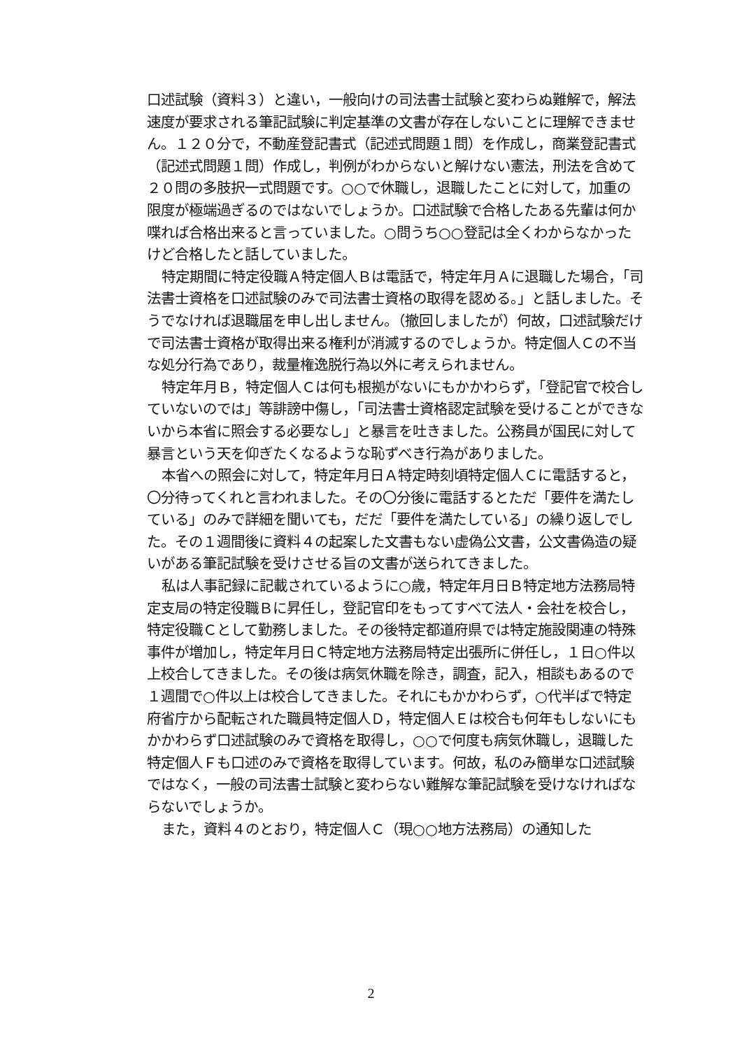口述試験（資料３）と違い，一般向けの司法書士試験と変わらぬ難解で，解法速度が要求される筆記試験に判定基準の文書が存在しないことに理解できません。１２０分で，不動産登記書式（記述式問題１問）を作成し，商業登記書式（記述式問題１問）作成し，判例がわからないと解けない憲法，刑法を含めて２０問の多肢択一式問題です。○○で休職し，退職したことに対して，加重の限度が極端過ぎるのではないでしょうか。口述試験で合格したある先輩は何か喋れば合格出来ると言っていました。○問うち○○登記は全くわからなかったけど合格したと話していました。
特定期間に特定役職Ａ特定個人Ｂは電話で，特定年月Ａに退職した場合，「司法書士資格を口述試験のみで司法書士資格の取得を認める。」と話しました。そうでなければ退職届を申し出しません。（撤回しましたが）何故，口述試験だけで司法書士資格が取得出来る権利が消滅するのでしょうか。特定個人Ｃの不当な処分行為であり，裁量権逸脱行為以外に考えられません。
特定年月Ｂ，特定個人Ｃは何も根拠がないにもかかわらず，「登記官で校合していないのでは」等誹謗中傷し，「司法書士資格認定試験を受けることができないから本省に照会する必要なし」と暴言を吐きました。公務員が国民に対して暴言という天を仰ぎたくなるような恥ずべき行為がありました。
本省への照会に対して，特定年月日Ａ特定時刻頃特定個人Ｃに電話すると，〇分待ってくれと言われました。その〇分後に電話するとただ「要件を満たしている」のみで詳細を聞いても，だだ「要件を満たしている」の繰り返しでした。その１週間後に資料４の起案した文書もない虚偽公文書，公文書偽造の疑いがある筆記試験を受けさせる旨の文書が送られてきました。
私は人事記録に記載されているように○歳，特定年月日Ｂ特定地方法務局特定支局の特定役職Ｂに昇任し，登記官印をもってすべて法人・会社を校合し，特定役職Ｃとして勤務しました。その後特定都道府県では特定施設関連の特殊事件が増加し，特定年月日Ｃ特定地方法務局特定出張所に併任し，１日○件以上校合してきました。その後は病気休職を除き，調査，記入，相談もあるので１週間で○件以上は校合してきました。それにもかかわらず，○代半ばで特定府省庁から配転された職員特定個人Ｄ，特定個人Ｅは校合も何年もしないにもかかわらず口述試験のみで資格を取得し，○○で何度も病気休職し，退職した特定個人Ｆも口述のみで資格を取得しています。何故，私のみ簡単な口述試験ではなく，一般の司法書士試験と変わらない難解な筆記試験を受けなければならないでしょうか。
また，資料４のとおり，特定個人Ｃ（現○○地方法務局）の通知した
2